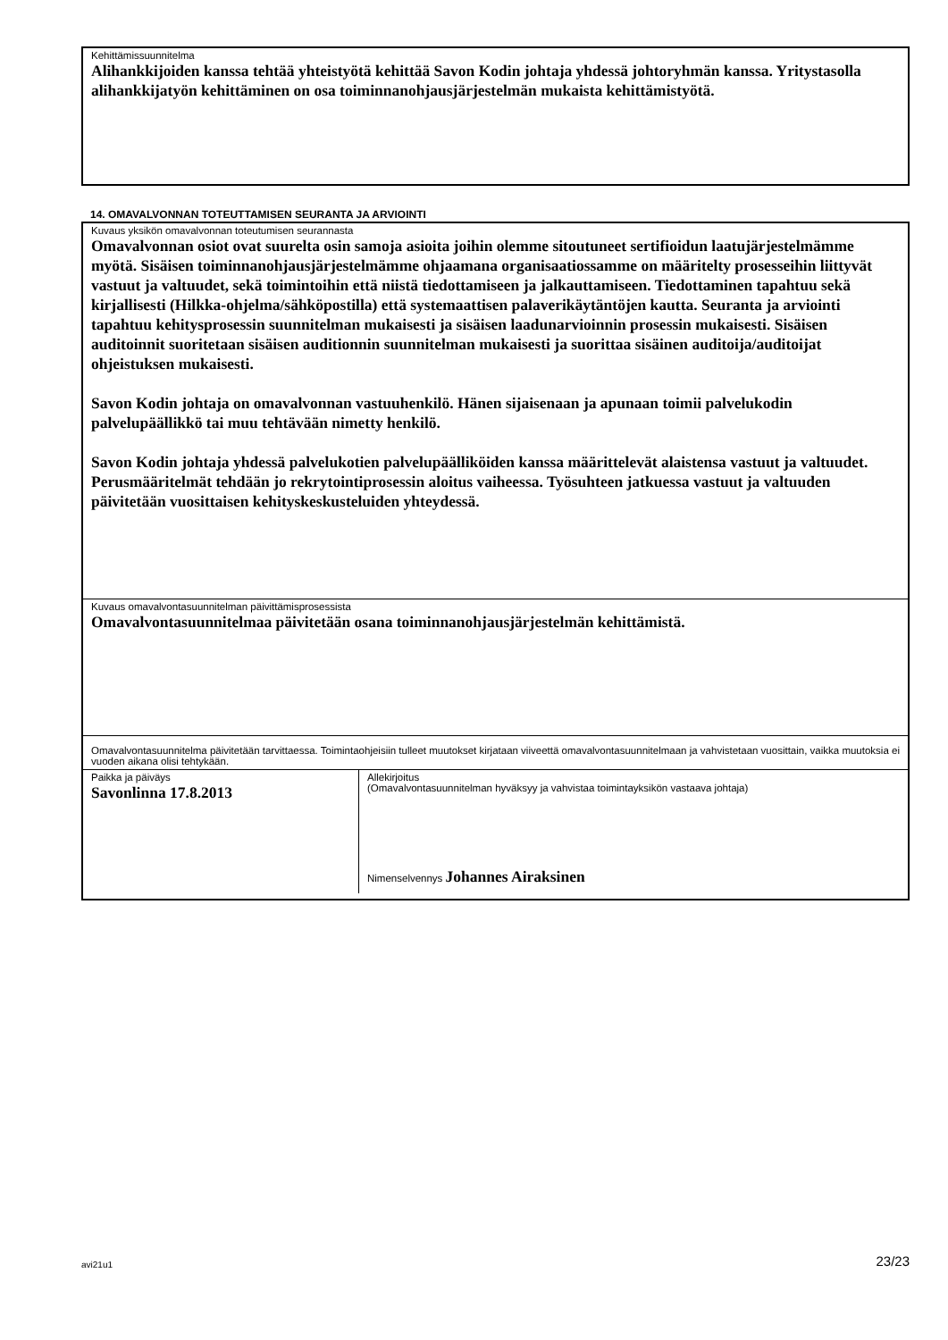Kehittämissuunnitelma
Alihankkijoiden kanssa tehtää yhteistyötä kehittää Savon Kodin johtaja yhdessä johtoryhmän kanssa. Yritystasolla alihankkijatyön kehittäminen on osa toiminnanohjausjärjestelmän mukaista kehittämistyötä.
14. OMAVALVONNAN TOTEUTTAMISEN SEURANTA JA ARVIOINTI
| Kuvaus yksikön omavalvonnan toteutumisen seurannasta Omavalvonnan osiot ovat suurelta osin samoja asioita joihin olemme sitoutuneet sertifioidun laatujärjestelmämme myötä. Sisäisen toiminnanohjausjärjestelmämme ohjaamana organisaatiossamme on määritelty prosesseihin liittyvät vastuut ja valtuudet, sekä toimintoihin että niistä tiedottamiseen ja jalkauttamiseen. Tiedottaminen tapahtuu sekä kirjallisesti (Hilkka-ohjelma/sähköpostilla) että systemaattisen palaverikäytäntöjen kautta. Seuranta ja arviointi tapahtuu kehitysprosessin suunnitelman mukaisesti ja sisäisen laadunarvioinnin prosessin mukaisesti. Sisäisen auditoinnit suoritetaan sisäisen auditionnin suunnitelman mukaisesti ja suorittaa sisäinen auditoija/auditoijat ohjeistuksen mukaisesti. Savon Kodin johtaja on omavalvonnan vastuuhenkilö. Hänen sijaisenaan ja apunaan toimii palvelukodin palvelupäällikkö tai muu tehtävään nimetty henkilö. Savon Kodin johtaja yhdessä palvelukotien palvelupäälliköiden kanssa määrittelevät alaistensa vastuut ja valtuudet. Perusmääritelmät tehdään jo rekrytointiprosessin aloitus vaiheessa. Työsuhteen jatkuessa vastuut ja valtuuden päivitetään vuosittaisen kehityskeskusteluiden yhteydessä. |
| Kuvaus omavalvontasuunnitelman päivittämisprosessista Omavalvontasuunnitelmaa päivitetään osana toiminnanohjausjärjestelmän kehittämistä. |
| Omavalvontasuunnitelma päivitetään tarvittaessa. Toimintaohjeisiin tulleet muutokset kirjataan viiveettä omavalvontasuunnitelmaan ja vahvistetaan vuosittain, vaikka muutoksia ei vuoden aikana olisi tehtykään. |
| / Paikka ja päiväys Savonlinna 17.8.2013 / Allekirjoitus (Omavalvontasuunnitelman hyväksyy ja vahvistaa toimintayksikön vastaava johtaja) Nimenselvennys Johannes Airaksinen / |
avi21u1 23/23